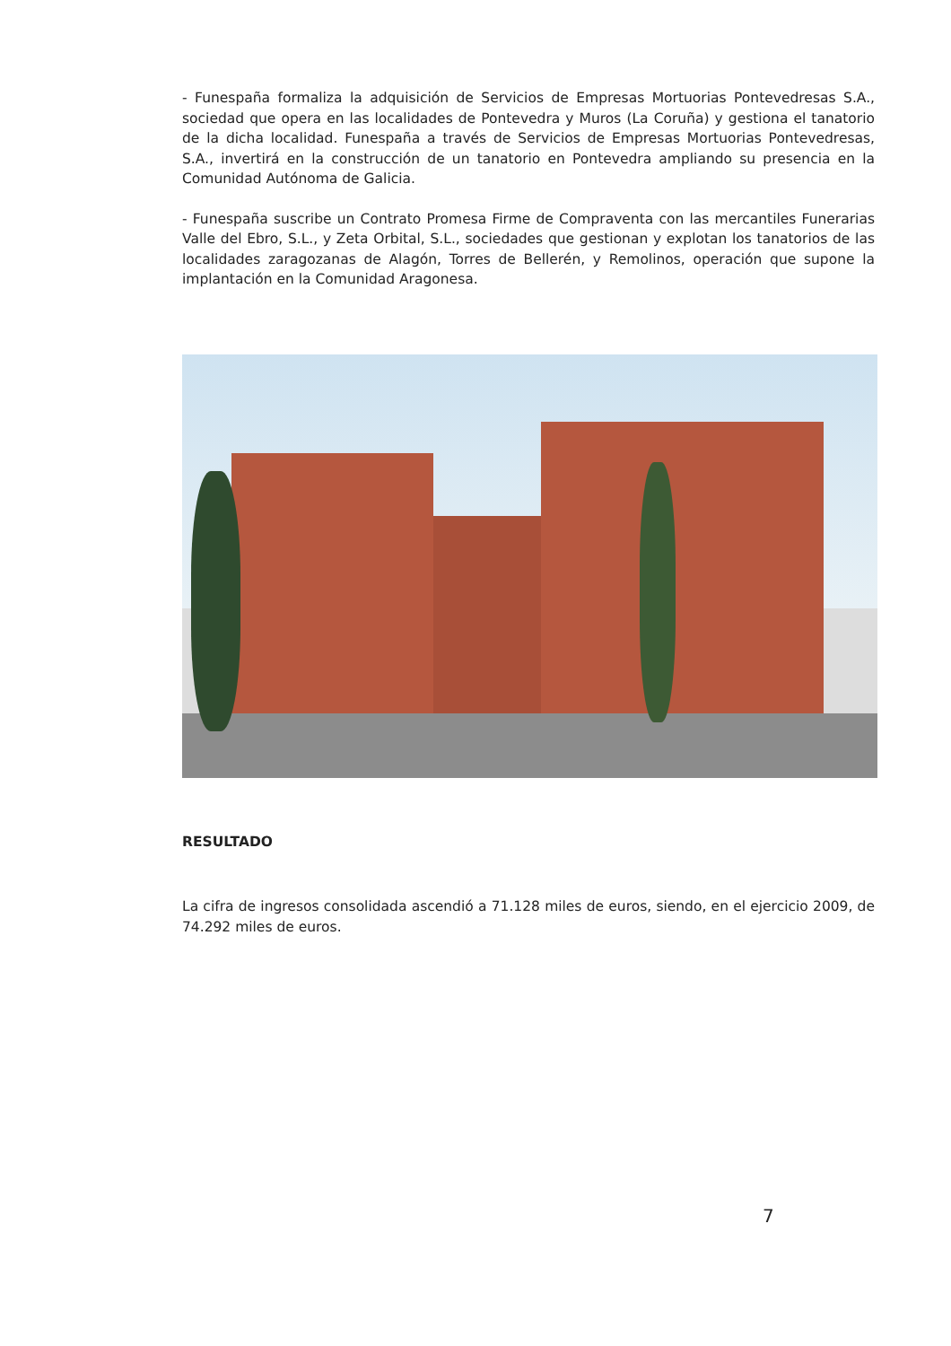- Funespaña formaliza la adquisición de Servicios de Empresas Mortuorias Pontevedresas S.A., sociedad que opera en las localidades de Pontevedra y Muros (La Coruña) y gestiona el tanatorio de la dicha localidad. Funespaña a través de Servicios de Empresas Mortuorias Pontevedresas, S.A., invertirá en la construcción de un tanatorio en Pontevedra ampliando su presencia en la Comunidad Autónoma de Galicia.
- Funespaña suscribe un Contrato Promesa Firme de Compraventa con las mercantiles Funerarias Valle del Ebro, S.L., y Zeta Orbital, S.L., sociedades que gestionan y explotan los tanatorios de las localidades zaragozanas de Alagón, Torres de Bellerén, y Remolinos, operación que supone la implantación en la Comunidad Aragonesa.
RESULTADO
La cifra de ingresos consolidada ascendió a 71.128 miles de euros, siendo, en el ejercicio 2009, de 74.292 miles de euros.
7